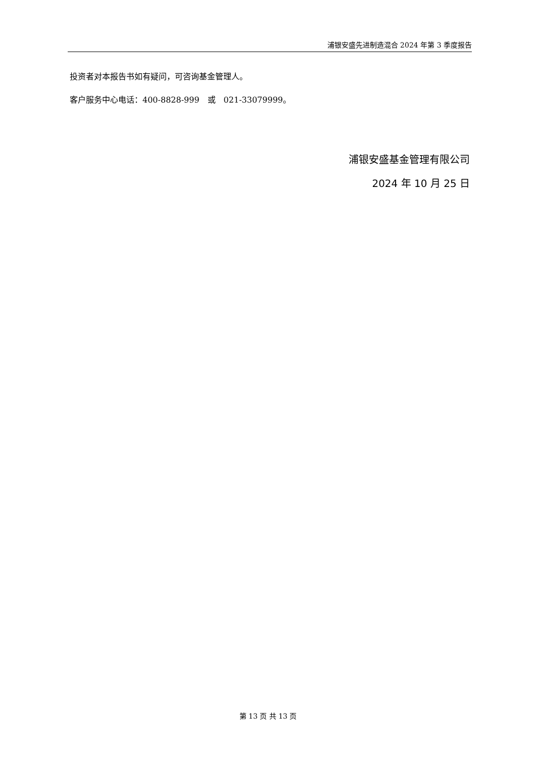浦银安盛先进制造混合 2024 年第 3 季度报告
投资者对本报告书如有疑问，可咨询基金管理人。
客户服务中心电话：400-8828-999　或　021-33079999。
浦银安盛基金管理有限公司
2024 年 10 月 25 日
第 13 页 共 13 页